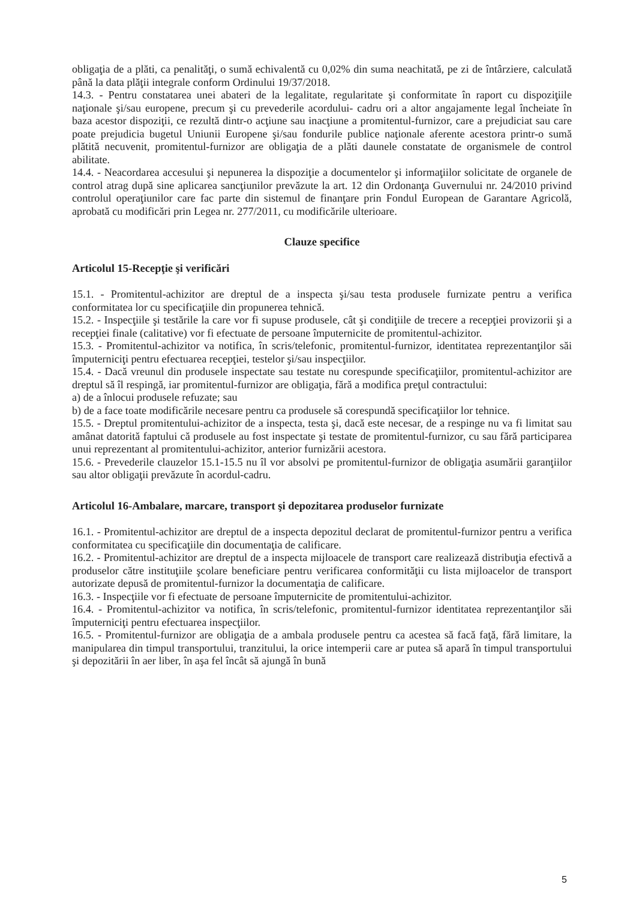obligaţia de a plăti, ca penalităţi, o sumă echivalentă cu 0,02% din suma neachitată, pe zi de întârziere, calculată până la data plăţii integrale conform Ordinului 19/37/2018.
14.3. - Pentru constatarea unei abateri de la legalitate, regularitate şi conformitate în raport cu dispoziţiile naţionale şi/sau europene, precum şi cu prevederile acordului- cadru ori a altor angajamente legal încheiate în baza acestor dispoziţii, ce rezultă dintr-o acţiune sau inacţiune a promitentul-furnizor, care a prejudiciat sau care poate prejudicia bugetul Uniunii Europene şi/sau fondurile publice naţionale aferente acestora printr-o sumă plătită necuvenit, promitentul-furnizor are obligaţia de a plăti daunele constatate de organismele de control abilitate.
14.4. - Neacordarea accesului şi nepunerea la dispoziţie a documentelor şi informaţiilor solicitate de organele de control atrag după sine aplicarea sancţiunilor prevăzute la art. 12 din Ordonanţa Guvernului nr. 24/2010 privind controlul operaţiunilor care fac parte din sistemul de finanţare prin Fondul European de Garantare Agricolă, aprobată cu modificări prin Legea nr. 277/2011, cu modificările ulterioare.
Clauze specifice
Articolul 15-Recepţie şi verificări
15.1. - Promitentul-achizitor are dreptul de a inspecta şi/sau testa produsele furnizate pentru a verifica conformitatea lor cu specificaţiile din propunerea tehnică.
15.2. - Inspecţiile şi testările la care vor fi supuse produsele, cât şi condiţiile de trecere a recepţiei provizorii şi a recepţiei finale (calitative) vor fi efectuate de persoane împuternicite de promitentul-achizitor.
15.3. - Promitentul-achizitor va notifica, în scris/telefonic, promitentul-furnizor, identitatea reprezentanţilor săi împuterniciţi pentru efectuarea recepţiei, testelor şi/sau inspecţiilor.
15.4. - Dacă vreunul din produsele inspectate sau testate nu corespunde specificaţiilor, promitentul-achizitor are dreptul să îl respingă, iar promitentul-furnizor are obligaţia, fără a modifica preţul contractului:
a) de a înlocui produsele refuzate; sau
b) de a face toate modificările necesare pentru ca produsele să corespundă specificaţiilor lor tehnice.
15.5. - Dreptul promitentului-achizitor de a inspecta, testa şi, dacă este necesar, de a respinge nu va fi limitat sau amânat datorită faptului că produsele au fost inspectate şi testate de promitentul-furnizor, cu sau fără participarea unui reprezentant al promitentului-achizitor, anterior furnizării acestora.
15.6. - Prevederile clauzelor 15.1-15.5 nu îl vor absolvi pe promitentul-furnizor de obligaţia asumării garanţiilor sau altor obligaţii prevăzute în acordul-cadru.
Articolul 16-Ambalare, marcare, transport şi depozitarea produselor furnizate
16.1. - Promitentul-achizitor are dreptul de a inspecta depozitul declarat de promitentul-furnizor pentru a verifica conformitatea cu specificaţiile din documentaţia de calificare.
16.2. - Promitentul-achizitor are dreptul de a inspecta mijloacele de transport care realizează distribuţia efectivă a produselor către instituţiile şcolare beneficiare pentru verificarea conformităţii cu lista mijloacelor de transport autorizate depusă de promitentul-furnizor la documentaţia de calificare.
16.3. - Inspecţiile vor fi efectuate de persoane împuternicite de promitentului-achizitor.
16.4. - Promitentul-achizitor va notifica, în scris/telefonic, promitentul-furnizor identitatea reprezentanţilor săi împuterniciţi pentru efectuarea inspecţiilor.
16.5. - Promitentul-furnizor are obligaţia de a ambala produsele pentru ca acestea să facă faţă, fără limitare, la manipularea din timpul transportului, tranzitului, la orice intemperii care ar putea să apară în timpul transportului şi depozitării în aer liber, în aşa fel încât să ajungă în bună
5